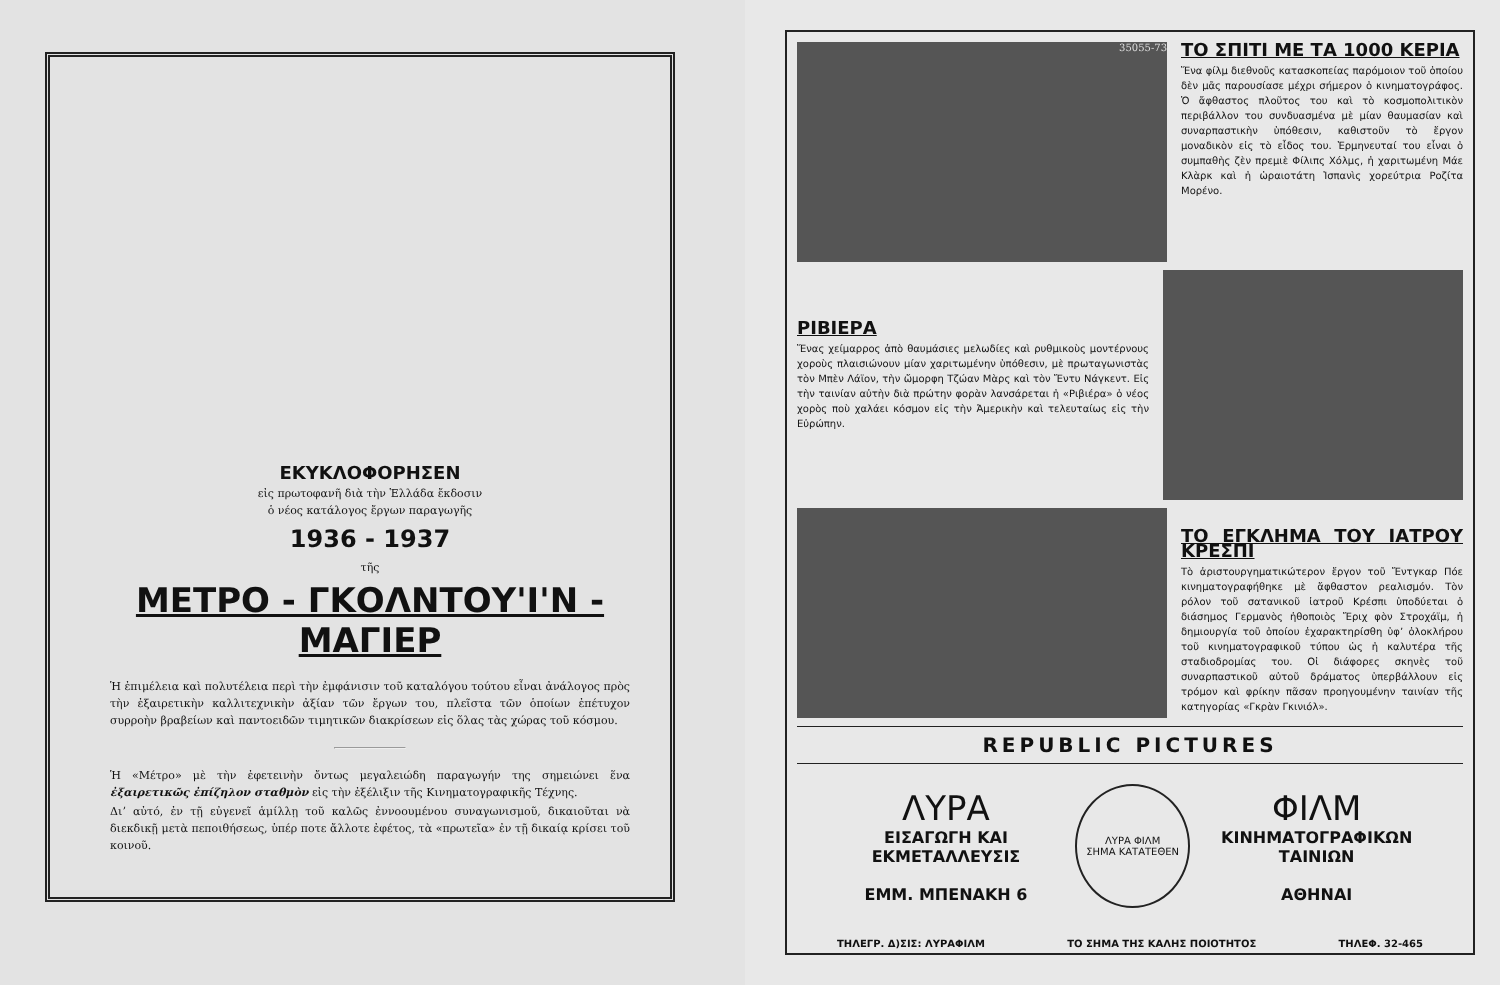ΕΚΥΚΛΟΦΟΡΗΣΕΝ
εἰς πρωτοφανῆ διὰ τὴν Ἑλλάδα ἔκδοσιν
ὁ νέος κατάλογος ἔργων παραγωγῆς
1936 - 1937
τῆς
ΜΕΤΡΟ - ΓΚΟΛΝΤΟΥ'Ι'Ν - ΜΑΓΙΕΡ
Ἡ ἐπιμέλεια καὶ πολυτέλεια περὶ τὴν ἐμφάνισιν τοῦ καταλόγου τούτου εἶναι ἀνάλογος πρὸς τὴν ἐξαιρετικὴν καλλιτεχνικὴν ἀξίαν τῶν ἔργων του, πλεῖστα τῶν ὁποίων ἐπέτυχον συρροὴν βραβείων καὶ παντοειδῶν τιμητικῶν διακρίσεων εἰς ὅλας τὰς χώρας τοῦ κόσμου.
Ἡ «Μέτρο» μὲ τὴν ἐφετεινὴν ὄντως μεγαλειώδη παραγωγήν της σημειώνει ἕνα ἐξαιρετικῶς ἐπίζηλον σταθμὸν εἰς τὴν ἐξέλιξιν τῆς Κινηματογραφικῆς Τέχνης.
Διʼ αὐτό, ἐν τῇ εὐγενεῖ ἁμίλλῃ τοῦ καλῶς ἐννοουμένου συναγωνισμοῦ, δικαιοῦται νὰ διεκδικῇ μετὰ πεποιθήσεως, ὑπέρ ποτε ἄλλοτε ἐφέτος, τὰ «πρωτεῖα» ἐν τῇ δικαίᾳ κρίσει τοῦ κοινοῦ.
35055-73
ΤΟ ΣΠΙΤΙ ΜΕ ΤΑ 1000 ΚΕΡΙΑ
Ἕνα φίλμ διεθνοῦς κατασκοπείας παρόμοιον τοῦ ὁποίου δὲν μᾶς παρουσίασε μέχρι σήμερον ὁ κινηματογράφος. Ὁ ἄφθαστος πλοῦτος του καὶ τὸ κοσμοπολιτικὸν περιβάλλον του συνδυασμένα μὲ μίαν θαυμασίαν καὶ συναρπαστικὴν ὑπόθεσιν, καθιστοῦν τὸ ἔργον μοναδικὸν εἰς τὸ εἶδος του. Ἑρμηνευταί του εἶναι ὁ συμπαθὴς ζὲν πρεμιὲ Φίλιπς Χόλμς, ἡ χαριτωμένη Μάε Κλὰρκ καὶ ἡ ὡραιοτάτη Ἱσπανὶς χορεύτρια Ροζίτα Μορένο.
ΡΙΒΙΕΡΑ
Ἕνας χείμαρρος ἀπὸ θαυμάσιες μελωδίες καὶ ρυθμικοὺς μοντέρνους χοροὺς πλαισιώνουν μίαν χαριτωμένην ὑπόθεσιν, μὲ πρωταγωνιστὰς τὸν Μπὲν Λάϊον, τὴν ὤμορφη Τζώαν Μὰρς καὶ τὸν Ἔντυ Νάγκεντ. Εἰς τὴν ταινίαν αὐτὴν διὰ πρώτην φορὰν λανσάρεται ἡ «Ριβιέρα» ὁ νέος χορὸς ποὺ χαλάει κόσμον εἰς τὴν Ἀμερικὴν καὶ τελευταίως εἰς τὴν Εὐρώπην.
ΤΟ ΕΓΚΛΗΜΑ ΤΟΥ ΙΑΤΡΟΥ ΚΡΕΣΠΙ
Τὸ ἀριστουργηματικώτερον ἔργον τοῦ Ἔντγκαρ Πόε κινηματογραφήθηκε μὲ ἄφθαστον ρεαλισμόν. Τὸν ρόλον τοῦ σατανικοῦ ἰατροῦ Κρέσπι ὑποδύεται ὁ διάσημος Γερμανὸς ἠθοποιὸς Ἔριχ φὸν Στροχάϊμ, ἡ δημιουργία τοῦ ὁποίου ἐχαρακτηρίσθη ὑφʼ ὁλοκλήρου τοῦ κινηματογραφικοῦ τύπου ὡς ἡ καλυτέρα τῆς σταδιοδρομίας του. Οἱ διάφορες σκηνὲς τοῦ συναρπαστικοῦ αὐτοῦ δράματος ὑπερβάλλουν εἰς τρόμον καὶ φρίκην πᾶσαν προηγουμένην ταινίαν τῆς κατηγορίας «Γκρὰν Γκινιόλ».
REPUBLIC PICTURES
ΛΥΡΑ
ΕΙΣΑΓΩΓΗ ΚΑΙ ΕΚΜΕΤΑΛΛΕΥΣΙΣ
ΕΜΜ. ΜΠΕΝΑΚΗ 6
ΛΥΡΑ ΦΙΛΜ
ΣΗΜΑ ΚΑΤΑΤΕΘΕΝ
ΦΙΛΜ
ΚΙΝΗΜΑΤΟΓΡΑΦΙΚΩΝ ΤΑΙΝΙΩΝ
ΑΘΗΝΑΙ
ΤΗΛΕΓΡ. Δ)ΣΙΣ: ΛΥΡΑΦΙΛΜ ΤΟ ΣΗΜΑ ΤΗΣ ΚΑΛΗΣ ΠΟΙΟΤΗΤΟΣ ΤΗΛΕΦ. 32-465